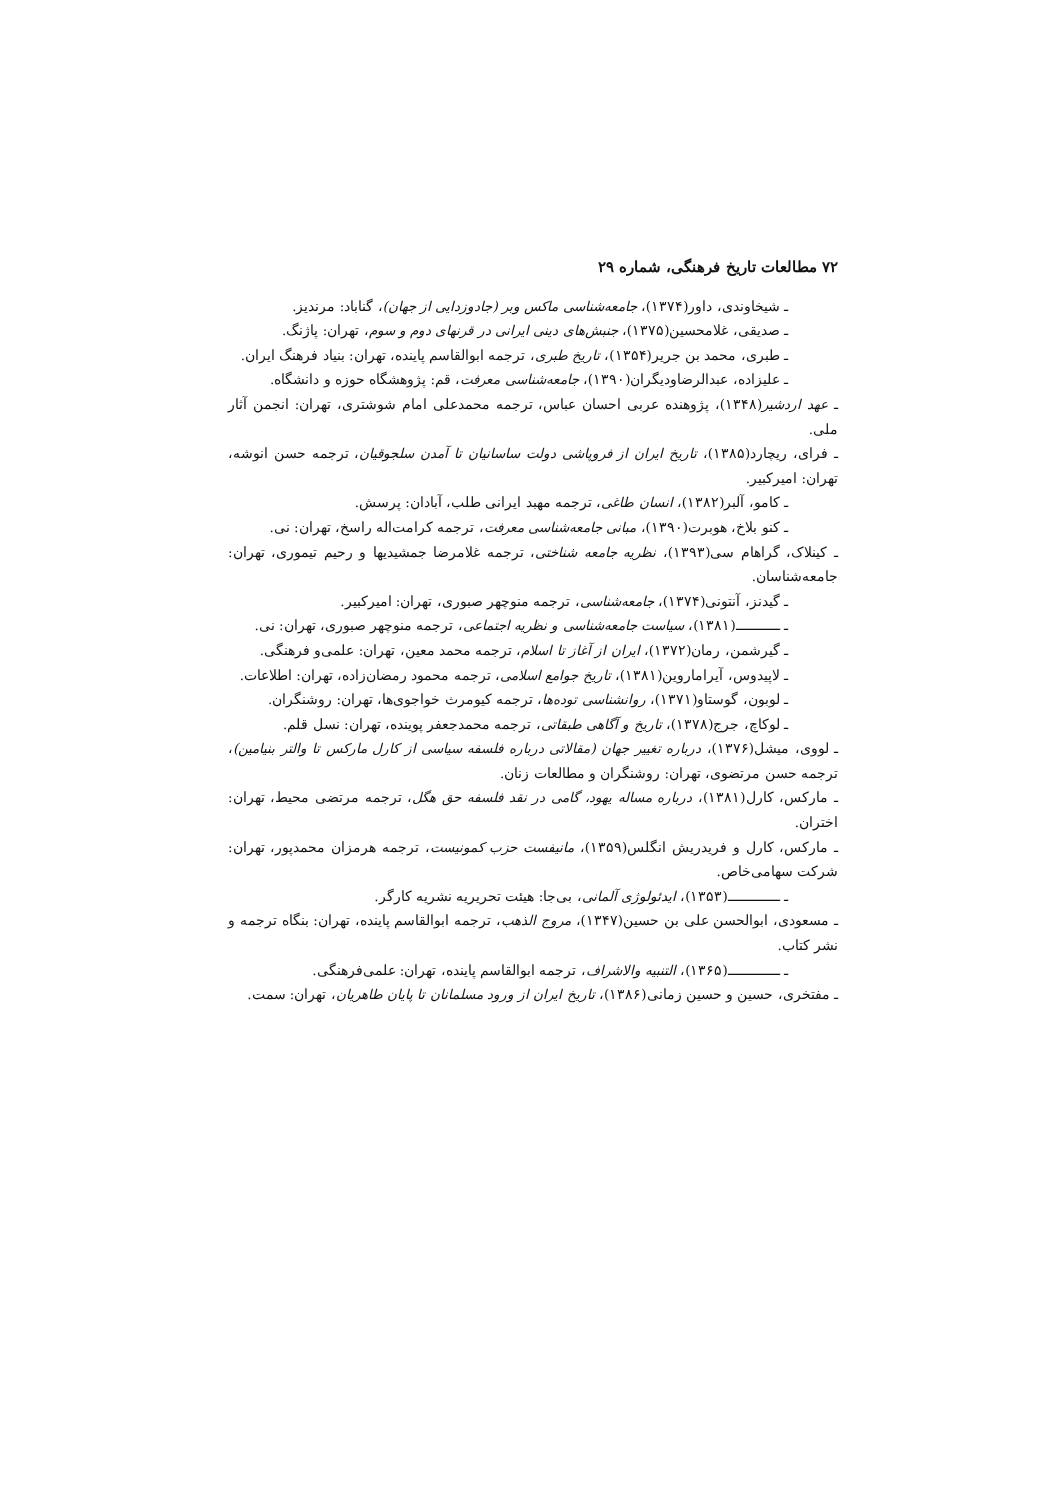۷۲ مطالعات تاریخ فرهنگی، شماره ۲۹
ـ شیخاوندی، داور(۱۳۷۴)، جامعه‌شناسی ماکس وبر (جادوزدایی از جهان)، گناباد: مرندیز.
ـ صدیقی، غلامحسین(۱۳۷۵)، جنبش‌های دینی ایرانی در قرنهای دوم و سوم، تهران: پاژنگ.
ـ طبری، محمد بن جریر(۱۳۵۴)، تاریخ طبری، ترجمه ابوالقاسم پاینده، تهران: بنیاد فرهنگ ایران.
ـ علیزاده، عبدالرضاودیگران(۱۳۹۰)، جامعه‌شناسی معرفت، قم: پژوهشگاه حوزه و دانشگاه.
ـ عهد اردشیر(۱۳۴۸)، پژوهنده عربی احسان عباس، ترجمه محمدعلی امام شوشتری، تهران: انجمن آثار ملی.
ـ فرای، ریچارد(۱۳۸۵)، تاریخ ایران از فروپاشی دولت ساسانیان تا آمدن سلجوقیان، ترجمه حسن انوشه، تهران: امیرکبیر.
ـ کامو، آلبر(۱۳۸۲)، انسان طاغی، ترجمه مهبد ایرانی طلب، آبادان: پرسش.
ـ کنو بلاخ، هوبرت(۱۳۹۰)، مبانی جامعه‌شناسی معرفت، ترجمه کرامت‌اله راسخ، تهران: نی.
ـ کینلاک، گراهام سی(۱۳۹۳)، نظریه جامعه شناختی، ترجمه غلامرضا جمشیدیها و رحیم تیموری، تهران: جامعه‌شناسان.
ـ گیدنز، آنتونی(۱۳۷۴)، جامعه‌شناسی، ترجمه منوچهر صبوری، تهران: امیرکبیر.
ـ ـــــــــــ(۱۳۸۱)، سیاست جامعه‌شناسی و نظریه اجتماعی، ترجمه منوچهر صبوری، تهران: نی.
ـ گیرشمن، رمان(۱۳۷۲)، ایران از آغاز تا اسلام، ترجمه محمد معین، تهران: علمی‌و فرهنگی.
ـ لاپیدوس، آیراماروین(۱۳۸۱)، تاریخ جوامع اسلامی، ترجمه محمود رمضان‌زاده، تهران: اطلاعات.
ـ لوبون، گوستاو(۱۳۷۱)، روانشناسی توده‌ها، ترجمه کیومرث خواجوی‌ها، تهران: روشنگران.
ـ لوکاچ، جرج(۱۳۷۸)، تاریخ و آگاهی طبقاتی، ترجمه محمدجعفر پوینده، تهران: نسل قلم.
ـ لووی، میشل(۱۳۷۶)، درباره تغییر جهان (مقالاتی درباره فلسفه سیاسی از کارل مارکس تا والتر بنیامین)، ترجمه حسن مرتضوی، تهران: روشنگران و مطالعات زنان.
ـ مارکس، کارل(۱۳۸۱)، درباره مساله یهود، گامی در نقد فلسفه حق هگل، ترجمه مرتضی محیط، تهران: اختران.
ـ مارکس، کارل و فریدریش انگلس(۱۳۵۹)، مانیفست حزب کمونیست، ترجمه هرمزان محمدپور، تهران: شرکت سهامی‌خاص.
ـ ـــــــــــــ(۱۳۵۳)، ایدئولوژی آلمانی، بی‌جا: هیئت تحریریه نشریه کارگر.
ـ مسعودی، ابوالحسن علی بن حسین(۱۳۴۷)، مروج الذهب، ترجمه ابوالقاسم پاینده، تهران: بنگاه ترجمه و نشر کتاب.
ـ ـــــــــــــ(۱۳۶۵)، التنبیه والاشراف، ترجمه ابوالقاسم پاینده، تهران: علمی‌فرهنگی.
ـ مفتخری، حسین و حسین زمانی(۱۳۸۶)، تاریخ ایران از ورود مسلمانان تا پایان طاهریان، تهران: سمت.